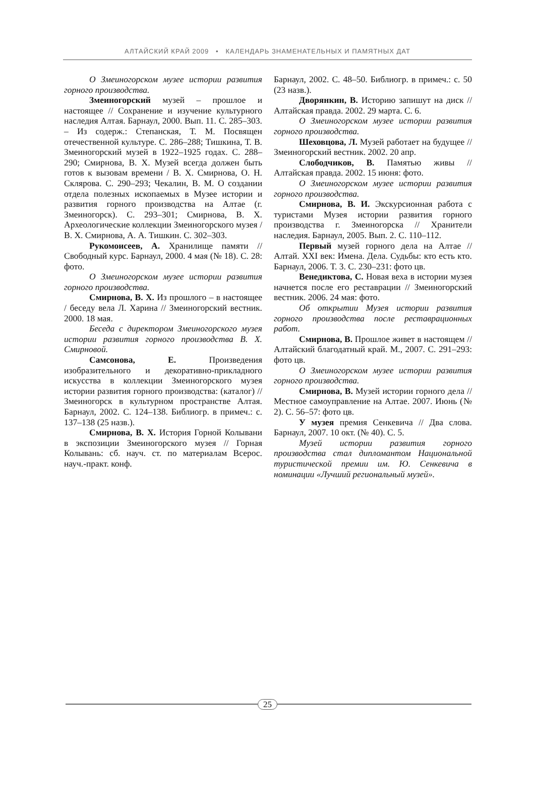АЛТАЙСКИЙ КРАЙ 2009 • КАЛЕНДАРЬ ЗНАМЕНАТЕЛЬНЫХ И ПАМЯТНЫХ ДАТ
О Змеиногорском музее истории развития горного производства.
Змеиногорский музей – прошлое и настоящее // Сохранение и изучение культурного наследия Алтая. Барнаул, 2000. Вып. 11. С. 285–303. – Из содерж.: Степанская, Т. М. Посвящен отечественной культуре. С. 286–288; Тишкина, Т. В. Змеиногорский музей в 1922–1925 годах. С. 288–290; Смирнова, В. Х. Музей всегда должен быть готов к вызовам времени / В. Х. Смирнова, О. Н. Склярова. С. 290–293; Чекалин, В. М. О создании отдела полезных ископаемых в Музее истории и развития горного производства на Алтае (г. Змеиногорск). С. 293–301; Смирнова, В. Х. Археологические коллекции Змеиногорского музея / В. Х. Смирнова, А. А. Тишкин. С. 302–303.
Рукомоисеев, А. Хранилище памяти // Свободный курс. Барнаул, 2000. 4 мая (№ 18). С. 28: фото.
О Змеиногорском музее истории развития горного производства.
Смирнова, В. Х. Из прошлого – в настоящее / беседу вела Л. Харина // Змеиногорский вестник. 2000. 18 мая.
Беседа с директором Змеиногорского музея истории развития горного производства В. Х. Смирновой.
Самсонова, Е. Произведения изобразительного и декоративно-прикладного искусства в коллекции Змеиногорского музея истории развития горного производства: (каталог) // Змеиногорск в культурном пространстве Алтая. Барнаул, 2002. С. 124–138. Библиогр. в примеч.: с. 137–138 (25 назв.).
Смирнова, В. Х. История Горной Колывани в экспозиции Змеиногорского музея // Горная Колывань: сб. науч. ст. по материалам Всерос. науч.-практ. конф.
Барнаул, 2002. С. 48–50. Библиогр. в примеч.: с. 50 (23 назв.).
Дворянкин, В. Историю запишут на диск // Алтайская правда. 2002. 29 марта. С. 6.
О Змеиногорском музее истории развития горного производства.
Шеховцова, Л. Музей работает на будущее // Змеиногорский вестник. 2002. 20 апр.
Слободчиков, В. Памятью живы // Алтайская правда. 2002. 15 июня: фото.
О Змеиногорском музее истории развития горного производства.
Смирнова, В. И. Экскурсионная работа с туристами Музея истории развития горного производства г. Змеиногорска // Хранители наследия. Барнаул, 2005. Вып. 2. С. 110–112.
Первый музей горного дела на Алтае // Алтай. XXI век: Имена. Дела. Судьбы: кто есть кто. Барнаул, 2006. Т. 3. С. 230–231: фото цв.
Венедиктова, С. Новая веха в истории музея начнется после его реставрации // Змеиногорский вестник. 2006. 24 мая: фото.
Об открытии Музея истории развития горного производства после реставрационных работ.
Смирнова, В. Прошлое живет в настоящем // Алтайский благодатный край. М., 2007. С. 291–293: фото цв.
О Змеиногорском музее истории развития горного производства.
Смирнова, В. Музей истории горного дела // Местное самоуправление на Алтае. 2007. Июнь (№ 2). С. 56–57: фото цв.
У музея премия Сенкевича // Два слова. Барнаул, 2007. 10 окт. (№ 40). С. 5.
Музей истории развития горного производства стал дипломантом Национальной туристической премии им. Ю. Сенкевича в номинации «Лучший региональный музей».
25